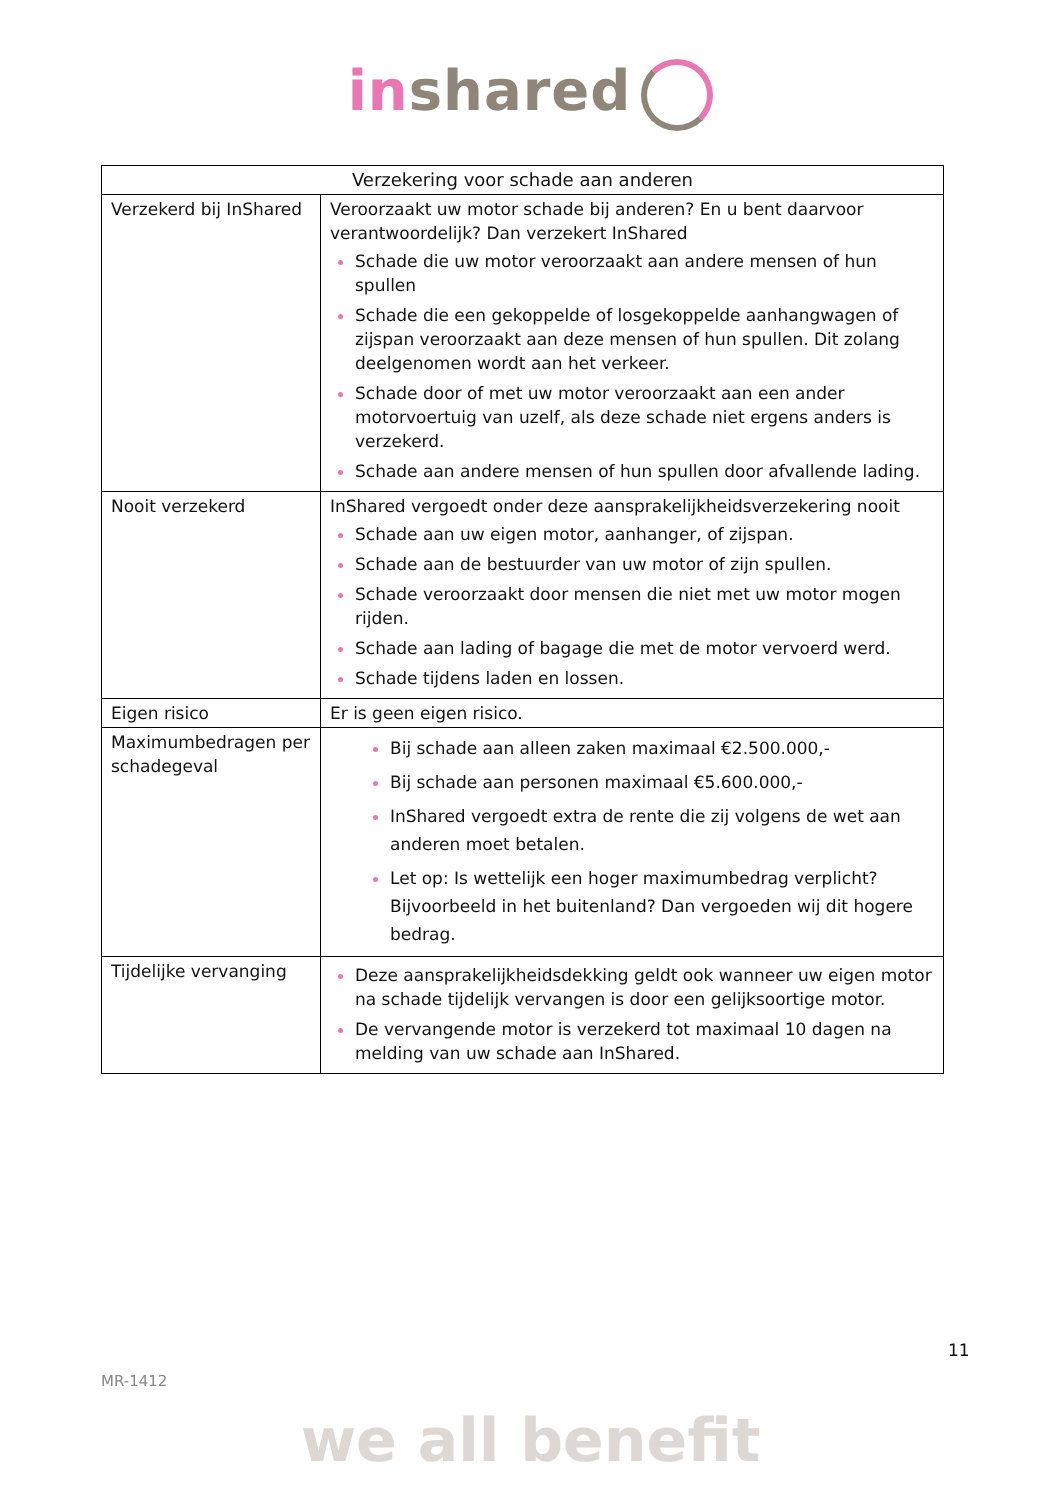inshared
| Verzekering voor schade aan anderen | |
| --- | --- |
| Verzekerd bij InShared | Veroorzaakt uw motor schade bij anderen? En u bent daarvoor verantwoordelijk? Dan verzekert InShared Schade die uw motor veroorzaakt aan andere mensen of hun spullen Schade die een gekoppelde of losgekoppelde aanhangwagen of zijspan veroorzaakt aan deze mensen of hun spullen. Dit zolang deelgenomen wordt aan het verkeer. Schade door of met uw motor veroorzaakt aan een ander motorvoertuig van uzelf, als deze schade niet ergens anders is verzekerd. Schade aan andere mensen of hun spullen door afvallende lading. |
| Nooit verzekerd | InShared vergoedt onder deze aansprakelijkheidsverzekering nooit Schade aan uw eigen motor, aanhanger, of zijspan. Schade aan de bestuurder van uw motor of zijn spullen. Schade veroorzaakt door mensen die niet met uw motor mogen rijden. Schade aan lading of bagage die met de motor vervoerd werd. Schade tijdens laden en lossen. |
| Eigen risico | Er is geen eigen risico. |
| Maximumbedragen per schadegeval | Bij schade aan alleen zaken maximaal €2.500.000,- Bij schade aan personen maximaal €5.600.000,- InShared vergoedt extra de rente die zij volgens de wet aan anderen moet betalen. Let op: Is wettelijk een hoger maximumbedrag verplicht? Bijvoorbeeld in het buitenland? Dan vergoeden wij dit hogere bedrag. |
| Tijdelijke vervanging | Deze aansprakelijkheidsdekking geldt ook wanneer uw eigen motor na schade tijdelijk vervangen is door een gelijksoortige motor. De vervangende motor is verzekerd tot maximaal 10 dagen na melding van uw schade aan InShared. |
11
MR-1412
we all benefit